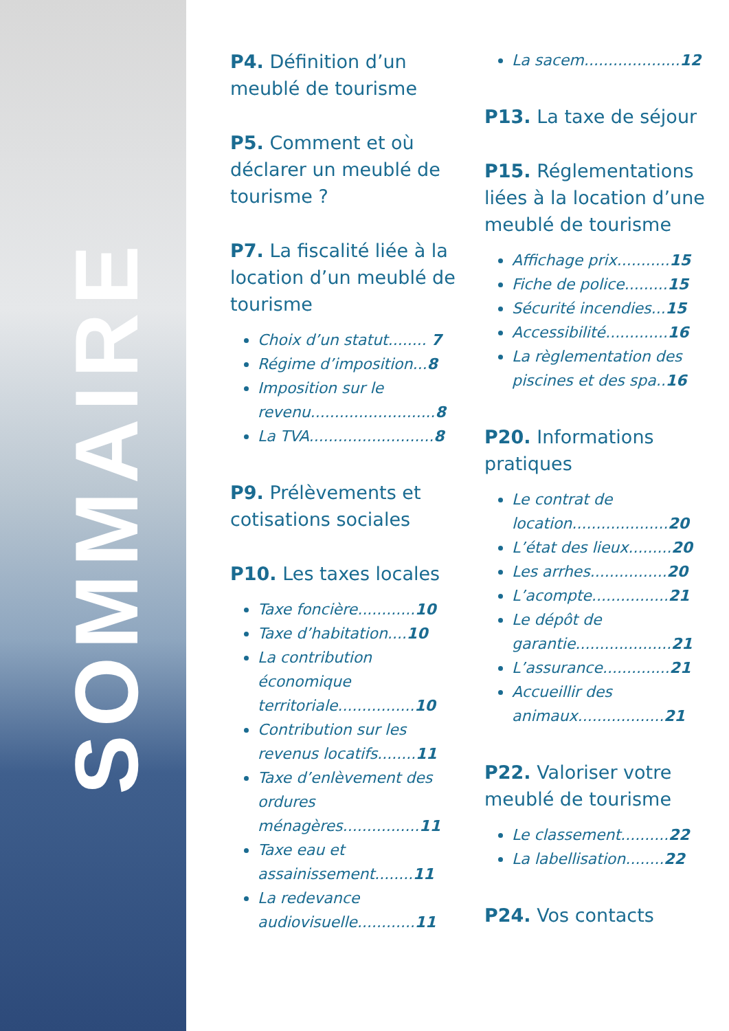SOMMAIRE
P4. Définition d’un meublé de tourisme
P5. Comment et où déclarer un meublé de tourisme ?
P7. La fiscalité liée à la location d’un meublé de tourisme
Choix d’un statut........ 7
Régime d’imposition...8
Imposition sur le revenu..........................8
La TVA..........................8
P9. Prélèvements et cotisations sociales
P10. Les taxes locales
Taxe foncière............10
Taxe d’habitation....10
La contribution économique territoriale................10
Contribution sur les revenus locatifs........11
Taxe d’enlèvement des ordures ménagères................11
Taxe eau et assainissement........11
La redevance audiovisuelle............11
La sacem....................12
P13. La taxe de séjour
P15. Réglementations liées à la location d’une meublé de tourisme
Affichage prix...........15
Fiche de police.........15
Sécurité incendies...15
Accessibilité.............16
La règlementation des piscines et des spa..16
P20. Informations pratiques
Le contrat de location....................20
L’état des lieux.........20
Les arrhes................20
L’acompte................21
Le dépôt de garantie....................21
L’assurance..............21
Accueillir des animaux..................21
P22. Valoriser votre meublé de tourisme
Le classement..........22
La labellisation........22
P24. Vos contacts